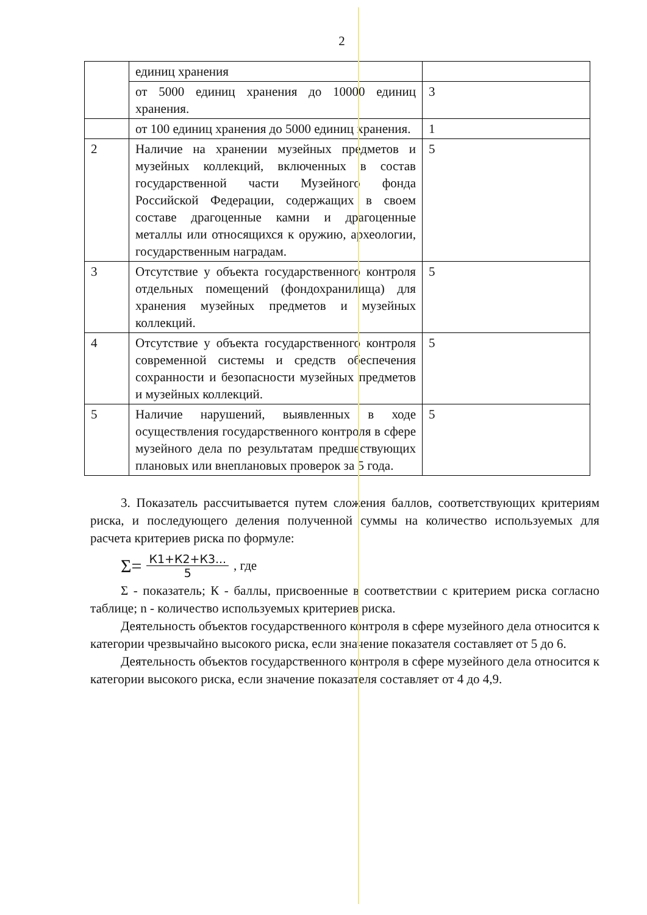2
| | единиц хранения | |
| | от 5000 единиц хранения до 10000 единиц хранения. | 3 |
| | от 100 единиц хранения до 5000 единиц хранения. | 1 |
| 2 | Наличие на хранении музейных предметов и музейных коллекций, включенных в состав государственной части Музейного фонда Российской Федерации, содержащих в своем составе драгоценные камни и драгоценные металлы или относящихся к оружию, археологии, государственным наградам. | 5 |
| 3 | Отсутствие у объекта государственного контроля отдельных помещений (фондохранилища) для хранения музейных предметов и музейных коллекций. | 5 |
| 4 | Отсутствие у объекта государственного контроля современной системы и средств обеспечения сохранности и безопасности музейных предметов и музейных коллекций. | 5 |
| 5 | Наличие нарушений, выявленных в ходе осуществления государственного контроля в сфере музейного дела по результатам предшествующих плановых или внеплановых проверок за 5 года. | 5 |
3. Показатель рассчитывается путем сложения баллов, соответствующих критериям риска, и последующего деления полученной суммы на количество используемых для расчета критериев риска по формуле:
Σ= К1+К2+К3... 5, где
Σ - показатель; К - баллы, присвоенные в соответствии с критерием риска согласно таблице; n - количество используемых критериев риска.
Деятельность объектов государственного контроля в сфере музейного дела относится к категории чрезвычайно высокого риска, если значение показателя составляет от 5 до 6.
Деятельность объектов государственного контроля в сфере музейного дела относится к категории высокого риска, если значение показателя составляет от 4 до 4,9.